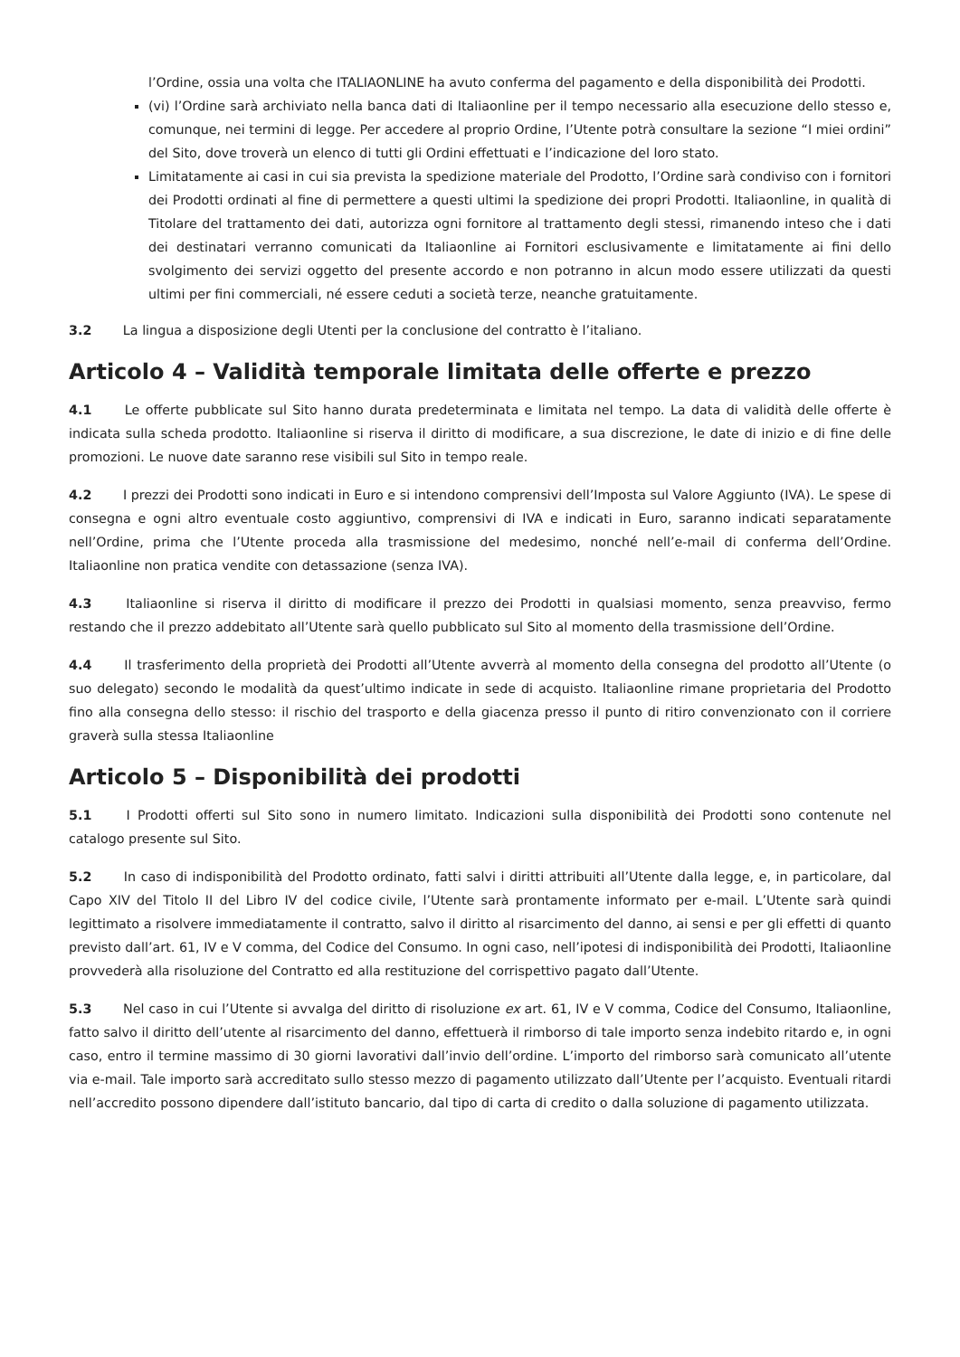l’Ordine, ossia una volta che ITALIAONLINE ha avuto conferma del pagamento e della disponibilità dei Prodotti.
(vi) l’Ordine sarà archiviato nella banca dati di Italiaonline per il tempo necessario alla esecuzione dello stesso e, comunque, nei termini di legge. Per accedere al proprio Ordine, l’Utente potrà consultare la sezione “I miei ordini” del Sito, dove troverà un elenco di tutti gli Ordini effettuati e l’indicazione del loro stato.
Limitatamente ai casi in cui sia prevista la spedizione materiale del Prodotto, l’Ordine sarà condiviso con i fornitori dei Prodotti ordinati al fine di permettere a questi ultimi la spedizione dei propri Prodotti. Italiaonline, in qualità di Titolare del trattamento dei dati, autorizza ogni fornitore al trattamento degli stessi, rimanendo inteso che i dati dei destinatari verranno comunicati da Italiaonline ai Fornitori esclusivamente e limitatamente ai fini dello svolgimento dei servizi oggetto del presente accordo e non potranno in alcun modo essere utilizzati da questi ultimi per fini commerciali, né essere ceduti a società terze, neanche gratuitamente.
3.2 La lingua a disposizione degli Utenti per la conclusione del contratto è l’italiano.
Articolo 4 – Validità temporale limitata delle offerte e prezzo
4.1 Le offerte pubblicate sul Sito hanno durata predeterminata e limitata nel tempo. La data di validità delle offerte è indicata sulla scheda prodotto. Italiaonline si riserva il diritto di modificare, a sua discrezione, le date di inizio e di fine delle promozioni. Le nuove date saranno rese visibili sul Sito in tempo reale.
4.2 I prezzi dei Prodotti sono indicati in Euro e si intendono comprensivi dell’Imposta sul Valore Aggiunto (IVA). Le spese di consegna e ogni altro eventuale costo aggiuntivo, comprensivi di IVA e indicati in Euro, saranno indicati separatamente nell’Ordine, prima che l’Utente proceda alla trasmissione del medesimo, nonché nell’e-mail di conferma dell’Ordine. Italiaonline non pratica vendite con detassazione (senza IVA).
4.3 Italiaonline si riserva il diritto di modificare il prezzo dei Prodotti in qualsiasi momento, senza preavviso, fermo restando che il prezzo addebitato all’Utente sarà quello pubblicato sul Sito al momento della trasmissione dell’Ordine.
4.4 Il trasferimento della proprietà dei Prodotti all’Utente avverrà al momento della consegna del prodotto all’Utente (o suo delegato) secondo le modalità da quest’ultimo indicate in sede di acquisto. Italiaonline rimane proprietaria del Prodotto fino alla consegna dello stesso: il rischio del trasporto e della giacenza presso il punto di ritiro convenzionato con il corriere graverà sulla stessa Italiaonline
Articolo 5 – Disponibilità dei prodotti
5.1 I Prodotti offerti sul Sito sono in numero limitato. Indicazioni sulla disponibilità dei Prodotti sono contenute nel catalogo presente sul Sito.
5.2 In caso di indisponibilità del Prodotto ordinato, fatti salvi i diritti attribuiti all’Utente dalla legge, e, in particolare, dal Capo XIV del Titolo II del Libro IV del codice civile, l’Utente sarà prontamente informato per e-mail. L’Utente sarà quindi legittimato a risolvere immediatamente il contratto, salvo il diritto al risarcimento del danno, ai sensi e per gli effetti di quanto previsto dall’art. 61, IV e V comma, del Codice del Consumo. In ogni caso, nell’ipotesi di indisponibilità dei Prodotti, Italiaonline provvederà alla risoluzione del Contratto ed alla restituzione del corrispettivo pagato dall’Utente.
5.3 Nel caso in cui l’Utente si avvalga del diritto di risoluzione ex art. 61, IV e V comma, Codice del Consumo, Italiaonline, fatto salvo il diritto dell’utente al risarcimento del danno, effettuerà il rimborso di tale importo senza indebito ritardo e, in ogni caso, entro il termine massimo di 30 giorni lavorativi dall’invio dell’ordine. L’importo del rimborso sarà comunicato all’utente via e-mail. Tale importo sarà accreditato sullo stesso mezzo di pagamento utilizzato dall’Utente per l’acquisto. Eventuali ritardi nell’accredito possono dipendere dall’istituto bancario, dal tipo di carta di credito o dalla soluzione di pagamento utilizzata.